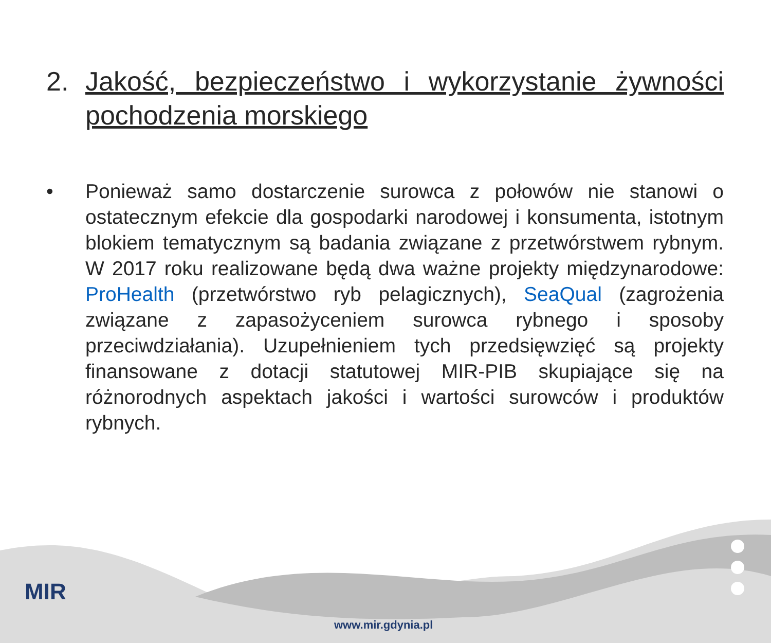2. Jakość, bezpieczeństwo i wykorzystanie żywności pochodzenia morskiego
• Ponieważ samo dostarczenie surowca z połowów nie stanowi o ostatecznym efekcie dla gospodarki narodowej i konsumenta, istotnym blokiem tematycznym są badania związane z przetwórstwem rybnym. W 2017 roku realizowane będą dwa ważne projekty międzynarodowe: ProHealth (przetwórstwo ryb pelagicznych), SeaQual (zagrożenia związane z zapasożyceniem surowca rybnego i sposoby przeciwdziałania). Uzupełnieniem tych przedsięwzięć są projekty finansowane z dotacji statutowej MIR-PIB skupiające się na różnorodnych aspektach jakości i wartości surowców i produktów rybnych.
MIR
www.mir.gdynia.pl